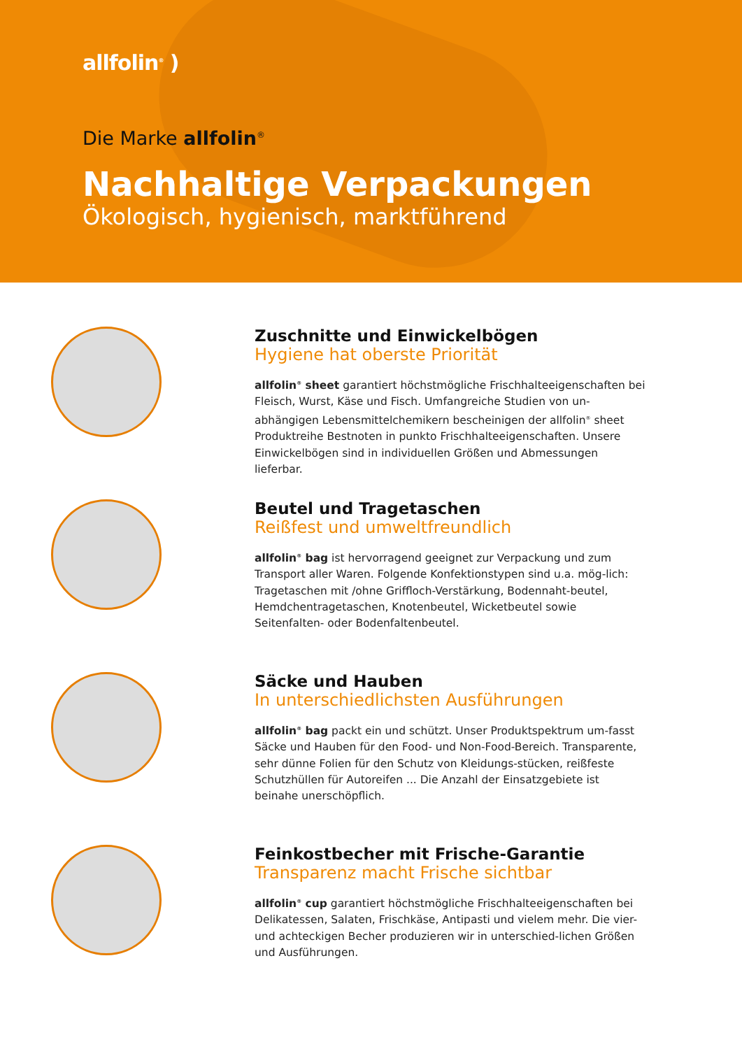allfolin<sup>®</sup> )
Die Marke allfolin<sup>®</sup>
Nachhaltige Verpackungen
Ökologisch, hygienisch, marktführend
Zuschnitte und Einwickelbögen
Hygiene hat oberste Priorität
allfolin<sup>®</sup> sheet garantiert höchstmögliche Frischhalteeigenschaften bei Fleisch, Wurst, Käse und Fisch. Umfangreiche Studien von un-abhängigen Lebensmittelchemikern bescheinigen der allfolin<sup>®</sup> sheet Produktreihe Bestnoten in punkto Frischhalteeigenschaften. Unsere Einwickelbögen sind in individuellen Größen und Abmessungen lieferbar.
Beutel und Tragetaschen
Reißfest und umweltfreundlich
allfolin<sup>®</sup> bag ist hervorragend geeignet zur Verpackung und zum Transport aller Waren. Folgende Konfektionstypen sind u.a. mög-lich: Tragetaschen mit /ohne Griffloch-Verstärkung, Bodennaht-beutel, Hemdchentragetaschen, Knotenbeutel, Wicketbeutel sowie Seitenfalten- oder Bodenfaltenbeutel.
Säcke und Hauben
In unterschiedlichsten Ausführungen
allfolin<sup>®</sup> bag packt ein und schützt. Unser Produktspektrum um-fasst Säcke und Hauben für den Food- und Non-Food-Bereich. Transparente, sehr dünne Folien für den Schutz von Kleidungs-stücken, reißfeste Schutzhüllen für Autoreifen ... Die Anzahl der Einsatzgebiete ist beinahe unerschöpflich.
Feinkostbecher mit Frische-Garantie
Transparenz macht Frische sichtbar
allfolin<sup>®</sup> cup garantiert höchstmögliche Frischhalteeigenschaften bei Delikatessen, Salaten, Frischkäse, Antipasti und vielem mehr. Die vier- und achteckigen Becher produzieren wir in unterschied-lichen Größen und Ausführungen.